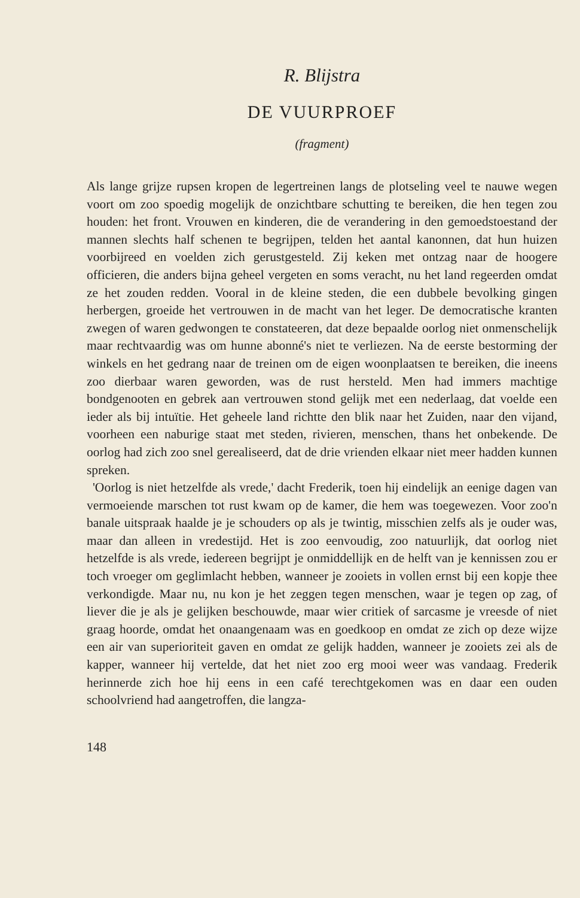R. Blijstra
DE VUURPROEF
(fragment)
Als lange grijze rupsen kropen de legertreinen langs de plotseling veel te nauwe wegen voort om zoo spoedig mogelijk de onzichtbare schutting te bereiken, die hen tegen zou houden: het front. Vrouwen en kinderen, die de verandering in den gemoedstoestand der mannen slechts half schenen te begrijpen, telden het aantal kanonnen, dat hun huizen voorbijreed en voelden zich gerustgesteld. Zij keken met ontzag naar de hoogere officieren, die anders bijna geheel vergeten en soms veracht, nu het land regeerden omdat ze het zouden redden. Vooral in de kleine steden, die een dubbele bevolking gingen herbergen, groeide het vertrouwen in de macht van het leger. De democratische kranten zwegen of waren gedwongen te constateeren, dat deze bepaalde oorlog niet onmenschelijk maar rechtvaardig was om hunne abonné's niet te verliezen. Na de eerste bestorming der winkels en het gedrang naar de treinen om de eigen woonplaatsen te bereiken, die ineens zoo dierbaar waren geworden, was de rust hersteld. Men had immers machtige bondgenooten en gebrek aan vertrouwen stond gelijk met een nederlaag, dat voelde een ieder als bij intuïtie. Het geheele land richtte den blik naar het Zuiden, naar den vijand, voorheen een naburige staat met steden, rivieren, menschen, thans het onbekende. De oorlog had zich zoo snel gerealiseerd, dat de drie vrienden elkaar niet meer hadden kunnen spreken.
'Oorlog is niet hetzelfde als vrede,' dacht Frederik, toen hij eindelijk an eenige dagen van vermoeiende marschen tot rust kwam op de kamer, die hem was toegewezen. Voor zoo'n banale uitspraak haalde je je schouders op als je twintig, misschien zelfs als je ouder was, maar dan alleen in vredestijd. Het is zoo eenvoudig, zoo natuurlijk, dat oorlog niet hetzelfde is als vrede, iedereen begrijpt je onmiddellijk en de helft van je kennissen zou er toch vroeger om geglimlacht hebben, wanneer je zooiets in vollen ernst bij een kopje thee verkondigde. Maar nu, nu kon je het zeggen tegen menschen, waar je tegen op zag, of liever die je als je gelijken beschouwde, maar wier critiek of sarcasme je vreesde of niet graag hoorde, omdat het onaangenaam was en goedkoop en omdat ze zich op deze wijze een air van superioriteit gaven en omdat ze gelijk hadden, wanneer je zooiets zei als de kapper, wanneer hij vertelde, dat het niet zoo erg mooi weer was vandaag. Frederik herinnerde zich hoe hij eens in een café terechtgekomen was en daar een ouden schoolvriend had aangetroffen, die langza-
148